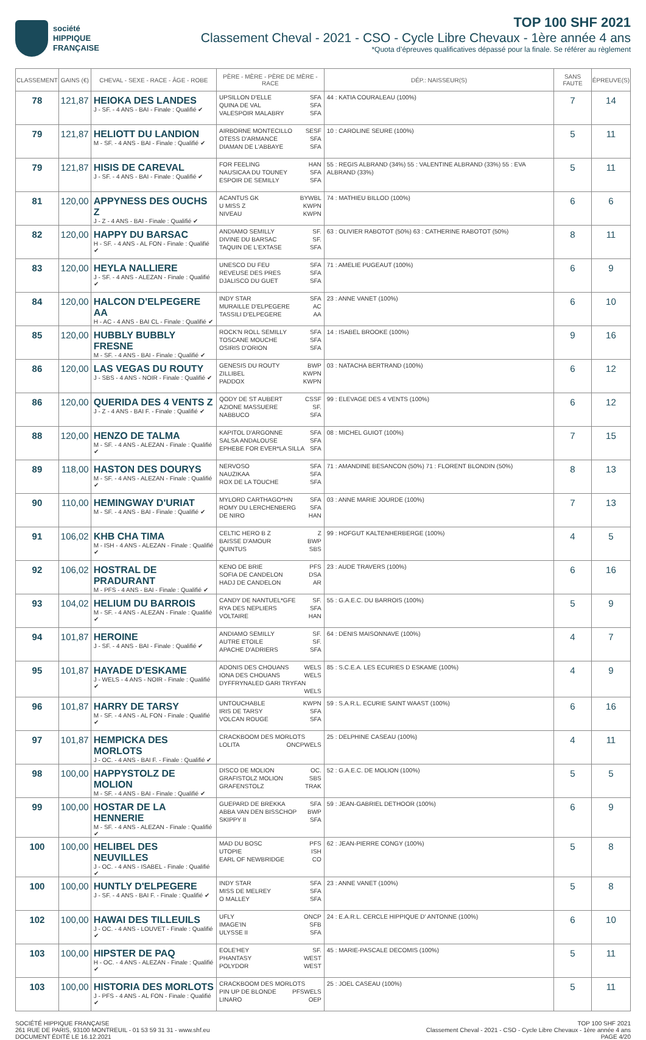société
HIPPIQUE
FRANÇAISE
TOP 100 SHF 2021
Classement Cheval - 2021 - CSO - Cycle Libre Chevaux - 1ère année 4 ans
*Quota d’épreuves qualificatives dépassé pour la finale. Se référer au règlement
| CLASSEMENT | GAINS (€) | CHEVAL - SEXE - RACE - ÂGE - ROBE | PÈRE - MÈRE - PÈRE DE MÈRE - RACE | DÉP.: NAISSEUR(S) | SANS FAUTE | ÉPREUVE(S) |
| --- | --- | --- | --- | --- | --- | --- |
| 78 | 121,87 | HEIOKA DES LANDES J - SF. - 4 ANS - BAI - Finale : Qualifié ✔ | UPSILLON D'ELLE SFA QUINA DE VAL SFA VALESPOIR MALABRY SFA | 44 : KATIA COURALEAU (100%) | 7 | 14 |
| 79 | 121,87 | HELIOTT DU LANDION M - SF. - 4 ANS - BAI - Finale : Qualifié ✔ | AIRBORNE MONTECILLO SESF OTESS D'ARMANCE SFA DIAMAN DE L'ABBAYE SFA | 10 : CAROLINE SEURE (100%) | 5 | 11 |
| 79 | 121,87 | HISIS DE CAREVAL J - SF. - 4 ANS - BAI - Finale : Qualifié ✔ | FOR FEELING HAN NAUSICAA DU TOUNEY SFA ESPOIR DE SEMILLY SFA | 55 : REGIS ALBRAND (34%) 55 : VALENTINE ALBRAND (33%) 55 : EVA ALBRAND (33%) | 5 | 11 |
| 81 | 120,00 | APPYNESS DES OUCHS Z J - Z - 4 ANS - BAI - Finale : Qualifié ✔ | ACANTUS GK BYWBL U MISS Z KWPN NIVEAU KWPN | 74 : MATHIEU BILLOD (100%) | 6 | 6 |
| 82 | 120,00 | HAPPY DU BARSAC H - SF. - 4 ANS - AL FON - Finale : Qualifié ✔ | ANDIAMO SEMILLY SF. DIVINE DU BARSAC SF. TAQUIN DE L'EXTASE SFA | 63 : OLIVIER RABOTOT (50%) 63 : CATHERINE RABOTOT (50%) | 8 | 11 |
| 83 | 120,00 | HEYLA NALLIERE J - SF. - 4 ANS - ALEZAN - Finale : Qualifié ✔ | UNESCO DU FEU SFA REVEUSE DES PRES SFA DJALISCO DU GUET SFA | 71 : AMELIE PUGEAUT (100%) | 6 | 9 |
| 84 | 120,00 | HALCON D'ELPEGERE AA H - AC - 4 ANS - BAI CL - Finale : Qualifié ✔ | INDY STAR SFA MURAILLE D'ELPEGERE AC TASSILI D'ELPEGERE AA | 23 : ANNE VANET (100%) | 6 | 10 |
| 85 | 120,00 | HUBBLY BUBBLY FRESNE M - SF. - 4 ANS - BAI - Finale : Qualifié ✔ | ROCK'N ROLL SEMILLY SFA TOSCANE MOUCHE SFA OSIRIS D'ORION SFA | 14 : ISABEL BROOKE (100%) | 9 | 16 |
| 86 | 120,00 | LAS VEGAS DU ROUTY J - SBS - 4 ANS - NOIR - Finale : Qualifié ✔ | GENESIS DU ROUTY BWP ZILLIBEL KWPN PADDOX KWPN | 03 : NATACHA BERTRAND (100%) | 6 | 12 |
| 86 | 120,00 | QUERIDA DES 4 VENTS Z J - Z - 4 ANS - BAI F. - Finale : Qualifié ✔ | QODY DE ST AUBERT CSSF AZIONE MASSUERE SF. NABBUCO SFA | 99 : ELEVAGE DES 4 VENTS (100%) | 6 | 12 |
| 88 | 120,00 | HENZO DE TALMA M - SF. - 4 ANS - ALEZAN - Finale : Qualifié ✔ | KAPITOL D'ARGONNE SFA SALSA ANDALOUSE SFA EPHEBE FOR EVER*LA SILLA SFA | 08 : MICHEL GUIOT (100%) | 7 | 15 |
| 89 | 118,00 | HASTON DES DOURYS M - SF. - 4 ANS - ALEZAN - Finale : Qualifié ✔ | NERVOSO SFA NAUZIKAA SFA ROX DE LA TOUCHE SFA | 71 : AMANDINE BESANCON (50%) 71 : FLORENT BLONDIN (50%) | 8 | 13 |
| 90 | 110,00 | HEMINGWAY D'URIAT M - SF. - 4 ANS - BAI - Finale : Qualifié ✔ | MYLORD CARTHAGO*HN SFA ROMY DU LERCHENBERG SFA DE NIRO HAN | 03 : ANNE MARIE JOURDE (100%) | 7 | 13 |
| 91 | 106,02 | KHB CHA TIMA M - ISH - 4 ANS - ALEZAN - Finale : Qualifié ✔ | CELTIC HERO B Z Z BAISSE D'AMOUR BWP QUINTUS SBS | 99 : HOFGUT KALTENHERBERGE (100%) | 4 | 5 |
| 92 | 106,02 | HOSTRAL DE PRADURANT M - PFS - 4 ANS - BAI - Finale : Qualifié ✔ | KENO DE BRIE PFS SOFIA DE CANDELON DSA HADJ DE CANDELON AR | 23 : AUDE TRAVERS (100%) | 6 | 16 |
| 93 | 104,02 | HELIUM DU BARROIS M - SF. - 4 ANS - ALEZAN - Finale : Qualifié ✔ | CANDY DE NANTUEL*GFE SF. RYA DES NEPLIERS SFA VOLTAIRE HAN | 55 : G.A.E.C. DU BARROIS (100%) | 5 | 9 |
| 94 | 101,87 | HEROINE J - SF. - 4 ANS - BAI - Finale : Qualifié ✔ | ANDIAMO SEMILLY SF. AUTRE ETOILE SF. APACHE D'ADRIERS SFA | 64 : DENIS MAISONNAVE (100%) | 4 | 7 |
| 95 | 101,87 | HAYADE D'ESKAME J - WELS - 4 ANS - NOIR - Finale : Qualifié ✔ | ADONIS DES CHOUANS WELS IONA DES CHOUANS WELS DYFFRYNALED GARI TRYFAN WELS | 85 : S.C.E.A. LES ECURIES D ESKAME (100%) | 4 | 9 |
| 96 | 101,87 | HARRY DE TARSY M - SF. - 4 ANS - AL FON - Finale : Qualifié ✔ | UNTOUCHABLE KWPN IRIS DE TARSY SFA VOLCAN ROUGE SFA | 59 : S.A.R.L. ECURIE SAINT WAAST (100%) | 6 | 16 |
| 97 | 101,87 | HEMPICKA DES MORLOTS J - OC. - 4 ANS - BAI F. - Finale : Qualifié ✔ | CRACKBOOM DES MORLOTS WELS LOLITA ONCP | 25 : DELPHINE CASEAU (100%) | 4 | 11 |
| 98 | 100,00 | HAPPYSTOLZ DE MOLION M - SF. - 4 ANS - BAI - Finale : Qualifié ✔ | DISCO DE MOLION OC. GRAFISTOLZ MOLION SBS GRAFENSTOLZ TRAK | 52 : G.A.E.C. DE MOLION (100%) | 5 | 5 |
| 99 | 100,00 | HOSTAR DE LA HENNERIE M - SF. - 4 ANS - ALEZAN - Finale : Qualifié ✔ | GUEPARD DE BREKKA SFA ABBA VAN DEN BISSCHOP BWP SKIPPY II SFA | 59 : JEAN-GABRIEL DETHOOR (100%) | 6 | 9 |
| 100 | 100,00 | HELIBEL DES NEUVILLES J - OC. - 4 ANS - ISABEL - Finale : Qualifié ✔ | MAD DU BOSC PFS UTOPIE ISH EARL OF NEWBRIDGE CO | 62 : JEAN-PIERRE CONGY (100%) | 5 | 8 |
| 100 | 100,00 | HUNTLY D'ELPEGERE J - SF. - 4 ANS - BAI F. - Finale : Qualifié ✔ | INDY STAR SFA MISS DE MELREY SFA O MALLEY SFA | 23 : ANNE VANET (100%) | 5 | 8 |
| 102 | 100,00 | HAWAI DES TILLEUILS J - OC. - 4 ANS - LOUVET - Finale : Qualifié ✔ | UFLY ONCP IMAGE'IN SFB ULYSSE II SFA | 24 : E.A.R.L. CERCLE HIPPIQUE D' ANTONNE (100%) | 6 | 10 |
| 103 | 100,00 | HIPSTER DE PAQ H - OC. - 4 ANS - ALEZAN - Finale : Qualifié ✔ | EOLE'HEY SF. PHANTASY WEST POLYDOR WEST | 45 : MARIE-PASCALE DECOMIS (100%) | 5 | 11 |
| 103 | 100,00 | HISTORIA DES MORLOTS J - PFS - 4 ANS - AL FON - Finale : Qualifié ✔ | CRACKBOOM DES MORLOTS WELS PIN UP DE BLONDE PFS LINARO OEP | 25 : JOEL CASEAU (100%) | 5 | 11 |
SOCIÉTÉ HIPPIQUE FRANÇAISE
261 RUE DE PARIS, 93100 MONTREUIL - 01 53 59 31 31 - www.shf.eu
DOCUMENT ÉDITÉ LE 16.12.2021
TOP 100 SHF 2021
Classement Cheval - 2021 - CSO - Cycle Libre Chevaux - 1ère année 4 ans
PAGE 4/20